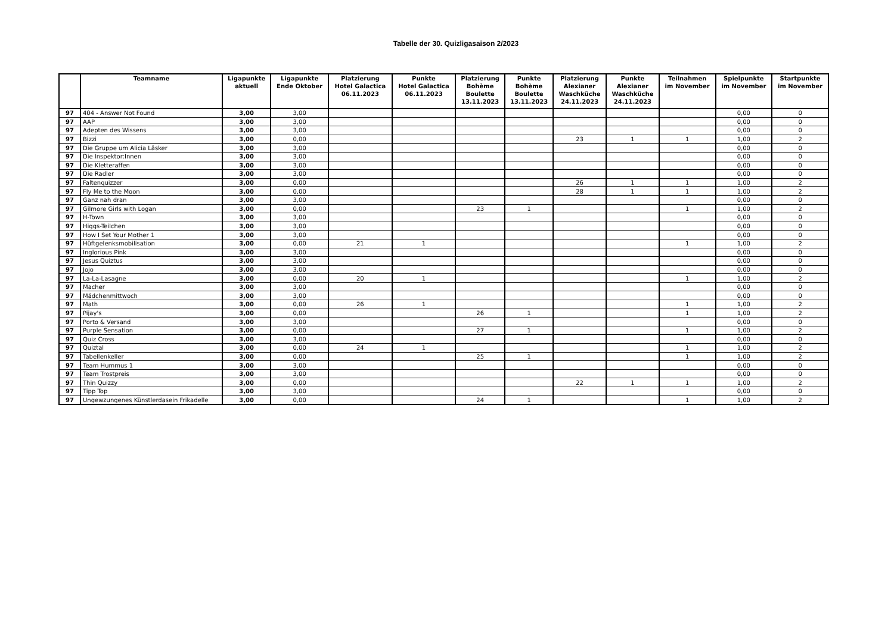Tabelle der 30. Quizligasaison 2/2023
| | Teamname | Ligapunkte aktuell | Ligapunkte Ende Oktober | Platzierung Hotel Galactica 06.11.2023 | Punkte Hotel Galactica 06.11.2023 | Platzierung Bohème Boulette 13.11.2023 | Punkte Bohème Boulette 13.11.2023 | Platzierung Alexianer Waschküche 24.11.2023 | Punkte Alexianer Waschküche 24.11.2023 | Teilnahmen im November | Spielpunkte im November | Startpunkte im November |
| --- | --- | --- | --- | --- | --- | --- | --- | --- | --- | --- | --- | --- |
| 97 | 404 - Answer Not Found | 3,00 | 3,00 | | | | | | | | 0,00 | 0 |
| 97 | AAP | 3,00 | 3,00 | | | | | | | | 0,00 | 0 |
| 97 | Adepten des Wissens | 3,00 | 3,00 | | | | | | | | 0,00 | 0 |
| 97 | Bizzi | 3,00 | 0,00 | | | | | 23 | 1 | 1 | 1,00 | 2 |
| 97 | Die Gruppe um Alicia Läsker | 3,00 | 3,00 | | | | | | | | 0,00 | 0 |
| 97 | Die Inspektor:Innen | 3,00 | 3,00 | | | | | | | | 0,00 | 0 |
| 97 | Die Kletteraffen | 3,00 | 3,00 | | | | | | | | 0,00 | 0 |
| 97 | Die Radler | 3,00 | 3,00 | | | | | | | | 0,00 | 0 |
| 97 | Faltenquizzer | 3,00 | 0,00 | | | | | 26 | 1 | 1 | 1,00 | 2 |
| 97 | Fly Me to the Moon | 3,00 | 0,00 | | | | | 28 | 1 | 1 | 1,00 | 2 |
| 97 | Ganz nah dran | 3,00 | 3,00 | | | | | | | | 0,00 | 0 |
| 97 | Gilmore Girls with Logan | 3,00 | 0,00 | | | 23 | 1 | | | 1 | 1,00 | 2 |
| 97 | H-Town | 3,00 | 3,00 | | | | | | | | 0,00 | 0 |
| 97 | Higgs-Teilchen | 3,00 | 3,00 | | | | | | | | 0,00 | 0 |
| 97 | How I Set Your Mother 1 | 3,00 | 3,00 | | | | | | | | 0,00 | 0 |
| 97 | Hüftgelenksmobilisation | 3,00 | 0,00 | 21 | 1 | | | | | 1 | 1,00 | 2 |
| 97 | Inglorious Pink | 3,00 | 3,00 | | | | | | | | 0,00 | 0 |
| 97 | Jesus Quiztus | 3,00 | 3,00 | | | | | | | | 0,00 | 0 |
| 97 | Jojo | 3,00 | 3,00 | | | | | | | | 0,00 | 0 |
| 97 | La-La-Lasagne | 3,00 | 0,00 | 20 | 1 | | | | | 1 | 1,00 | 2 |
| 97 | Macher | 3,00 | 3,00 | | | | | | | | 0,00 | 0 |
| 97 | Mädchenmittwoch | 3,00 | 3,00 | | | | | | | | 0,00 | 0 |
| 97 | Math | 3,00 | 0,00 | 26 | 1 | | | | | 1 | 1,00 | 2 |
| 97 | Pijay's | 3,00 | 0,00 | | | 26 | 1 | | | 1 | 1,00 | 2 |
| 97 | Porto & Versand | 3,00 | 3,00 | | | | | | | | 0,00 | 0 |
| 97 | Purple Sensation | 3,00 | 0,00 | | | 27 | 1 | | | 1 | 1,00 | 2 |
| 97 | Quiz Cross | 3,00 | 3,00 | | | | | | | | 0,00 | 0 |
| 97 | Quiztal | 3,00 | 0,00 | 24 | 1 | | | | | 1 | 1,00 | 2 |
| 97 | Tabellenkeller | 3,00 | 0,00 | | | 25 | 1 | | | 1 | 1,00 | 2 |
| 97 | Team Hummus 1 | 3,00 | 3,00 | | | | | | | | 0,00 | 0 |
| 97 | Team Trostpreis | 3,00 | 3,00 | | | | | | | | 0,00 | 0 |
| 97 | Thin Quizzy | 3,00 | 0,00 | | | | | 22 | 1 | 1 | 1,00 | 2 |
| 97 | Tipp Top | 3,00 | 3,00 | | | | | | | | 0,00 | 0 |
| 97 | Ungewzungenes Künstlerdasein Frikadelle | 3,00 | 0,00 | | | 24 | 1 | | | 1 | 1,00 | 2 |